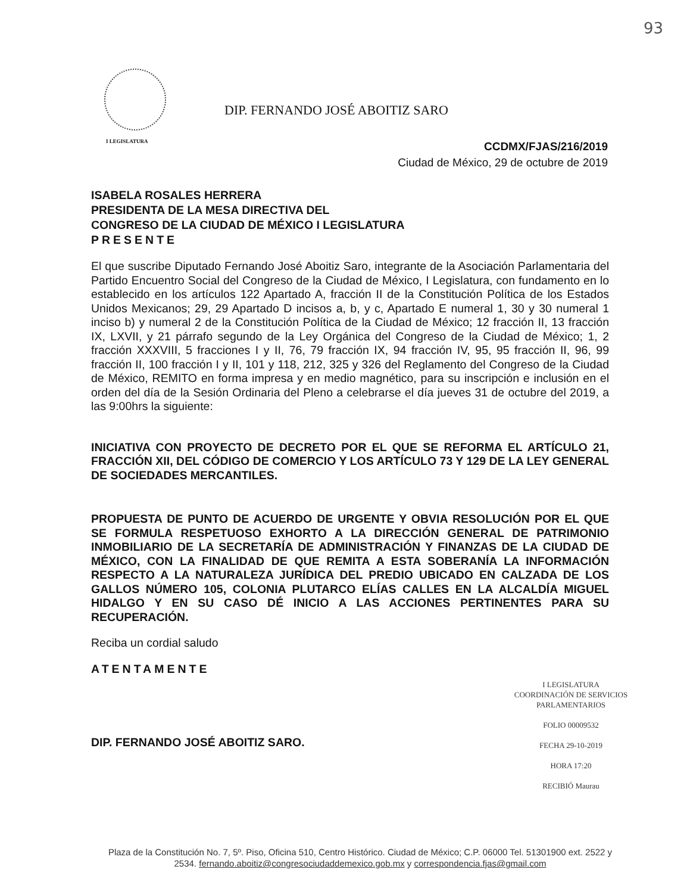93
I LEGISLATURA
DIP. FERNANDO JOSÉ ABOITIZ SARO
CCDMX/FJAS/216/2019
Ciudad de México, 29 de octubre de 2019
ISABELA ROSALES HERRERA
PRESIDENTA DE LA MESA DIRECTIVA DEL
CONGRESO DE LA CIUDAD DE MÉXICO I LEGISLATURA
PRESENTE
El que suscribe Diputado Fernando José Aboitiz Saro, integrante de la Asociación Parlamentaria del Partido Encuentro Social del Congreso de la Ciudad de México, I Legislatura, con fundamento en lo establecido en los artículos 122 Apartado A, fracción II de la Constitución Política de los Estados Unidos Mexicanos; 29, 29 Apartado D incisos a, b, y c, Apartado E numeral 1, 30 y 30 numeral 1 inciso b) y numeral 2 de la Constitución Política de la Ciudad de México; 12 fracción II, 13 fracción IX, LXVII, y 21 párrafo segundo de la Ley Orgánica del Congreso de la Ciudad de México; 1, 2 fracción XXXVIII, 5 fracciones I y II, 76, 79 fracción IX, 94 fracción IV, 95, 95 fracción II, 96, 99 fracción II, 100 fracción I y II, 101 y 118, 212, 325 y 326 del Reglamento del Congreso de la Ciudad de México, REMITO en forma impresa y en medio magnético, para su inscripción e inclusión en el orden del día de la Sesión Ordinaria del Pleno a celebrarse el día jueves 31 de octubre del 2019, a las 9:00hrs la siguiente:
INICIATIVA CON PROYECTO DE DECRETO POR EL QUE SE REFORMA EL ARTÍCULO 21, FRACCIÓN XII, DEL CÓDIGO DE COMERCIO Y LOS ARTÍCULO 73 Y 129 DE LA LEY GENERAL DE SOCIEDADES MERCANTILES.
PROPUESTA DE PUNTO DE ACUERDO DE URGENTE Y OBVIA RESOLUCIÓN POR EL QUE SE FORMULA RESPETUOSO EXHORTO A LA DIRECCIÓN GENERAL DE PATRIMONIO INMOBILIARIO DE LA SECRETARÍA DE ADMINISTRACIÓN Y FINANZAS DE LA CIUDAD DE MÉXICO, CON LA FINALIDAD DE QUE REMITA A ESTA SOBERANÍA LA INFORMACIÓN RESPECTO A LA NATURALEZA JURÍDICA DEL PREDIO UBICADO EN CALZADA DE LOS GALLOS NÚMERO 105, COLONIA PLUTARCO ELÍAS CALLES EN LA ALCALDÍA MIGUEL HIDALGO Y EN SU CASO DÉ INICIO A LAS ACCIONES PERTINENTES PARA SU RECUPERACIÓN.
Reciba un cordial saludo
ATENTAMENTE
DIP. FERNANDO JOSÉ ABOITIZ SARO.
I LEGISLATURA
COORDINACIÓN DE SERVICIOS
PARLAMENTARIOS
FOLIO 00009532
FECHA 29-10-2019
HORA 17:20
RECIBIÓ Maurau
Plaza de la Constitución No. 7, 5º. Piso, Oficina 510, Centro Histórico. Ciudad de México; C.P. 06000 Tel. 51301900 ext. 2522 y 2534. fernando.aboitiz@congresociudaddemexico.gob.mx y correspondencia.fjas@gmail.com